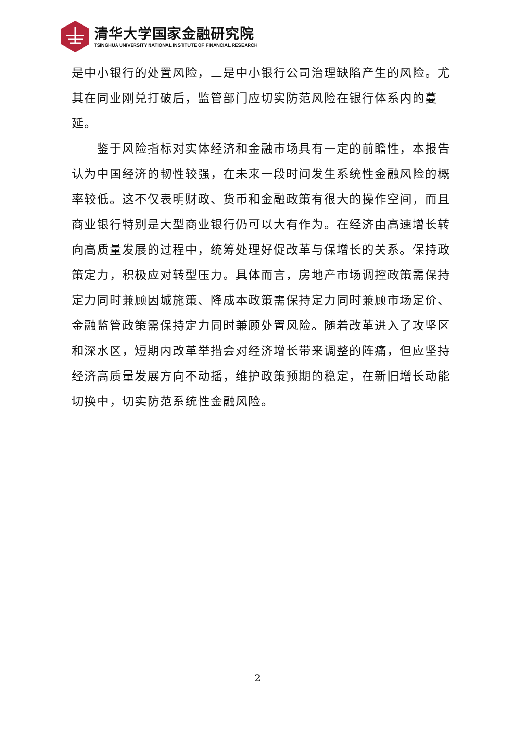清华大学国家金融研究院
TSINGHUA UNIVERSITY NATIONAL INSTITUTE OF FINANCIAL RESEARCH
是中小银行的处置风险，二是中小银行公司治理缺陷产生的风险。尤其在同业刚兑打破后，监管部门应切实防范风险在银行体系内的蔓延。
鉴于风险指标对实体经济和金融市场具有一定的前瞻性，本报告认为中国经济的韧性较强，在未来一段时间发生系统性金融风险的概率较低。这不仅表明财政、货币和金融政策有很大的操作空间，而且商业银行特别是大型商业银行仍可以大有作为。在经济由高速增长转向高质量发展的过程中，统筹处理好促改革与保增长的关系。保持政策定力，积极应对转型压力。具体而言，房地产市场调控政策需保持定力同时兼顾因城施策、降成本政策需保持定力同时兼顾市场定价、金融监管政策需保持定力同时兼顾处置风险。随着改革进入了攻坚区和深水区，短期内改革举措会对经济增长带来调整的阵痛，但应坚持经济高质量发展方向不动摇，维护政策预期的稳定，在新旧增长动能切换中，切实防范系统性金融风险。
2